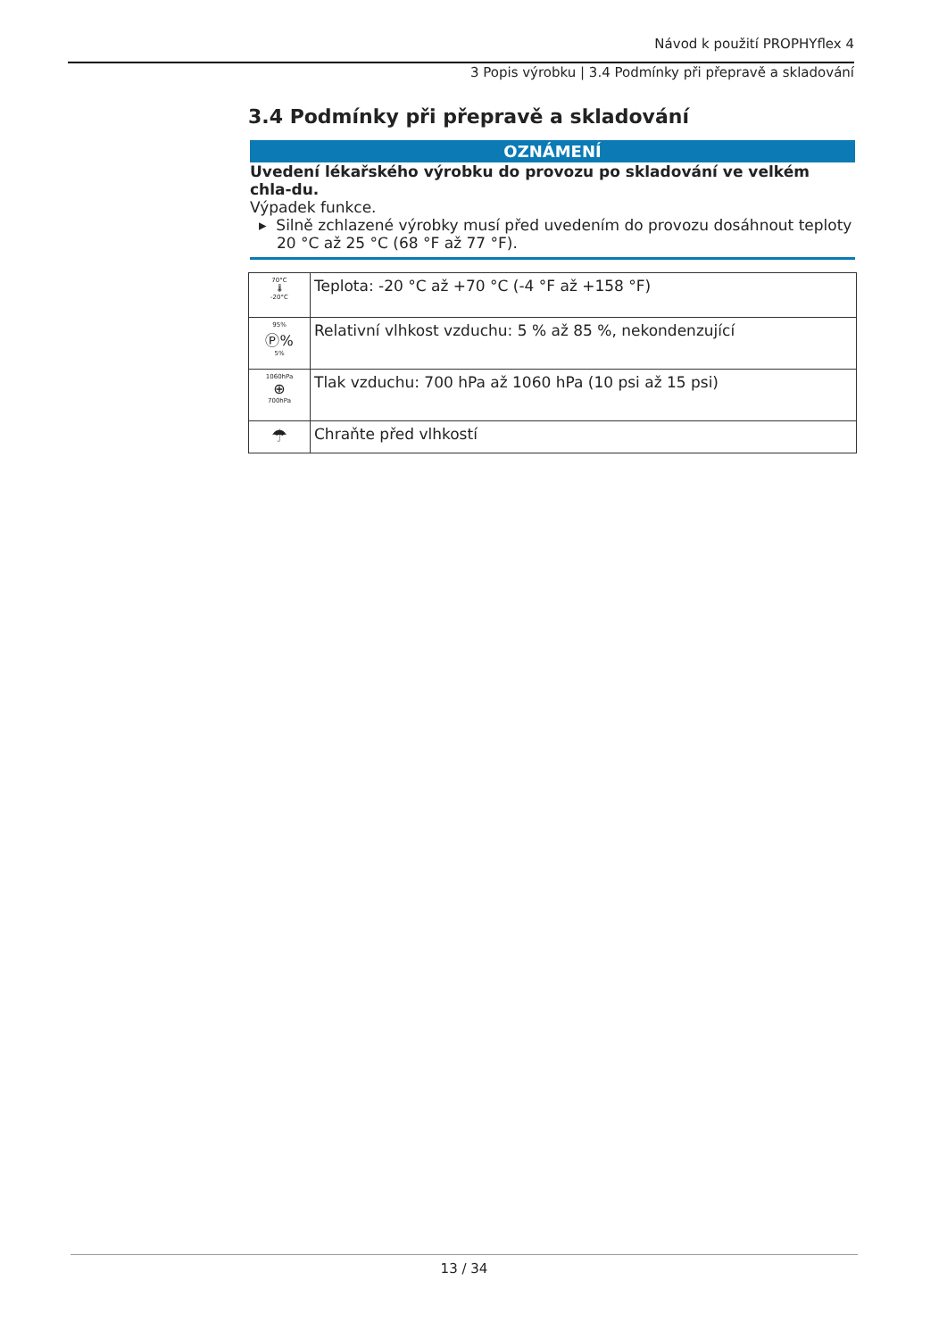Návod k použití PROPHYflex 4
3 Popis výrobku | 3.4 Podmínky při přepravě a skladování
3.4 Podmínky při přepravě a skladování
OZNÁMENÍ
Uvedení lékařského výrobku do provozu po skladování ve velkém chla-du.
Výpadek funkce.
▸ Silně zchlazené výrobky musí před uvedením do provozu dosáhnout teploty 20 °C až 25 °C (68 °F až 77 °F).
| 70°C 🌡 -20°C | Teplota: -20 °C až +70 °C (-4 °F až +158 °F) |
| 95% Ⓟ% 5% | Relativní vlhkost vzduchu: 5 % až 85 %, nekondenzující |
| 1060hPa ⊕ 700hPa | Tlak vzduchu: 700 hPa až 1060 hPa (10 psi až 15 psi) |
| ☂ | Chraňte před vlhkostí |
13 / 34